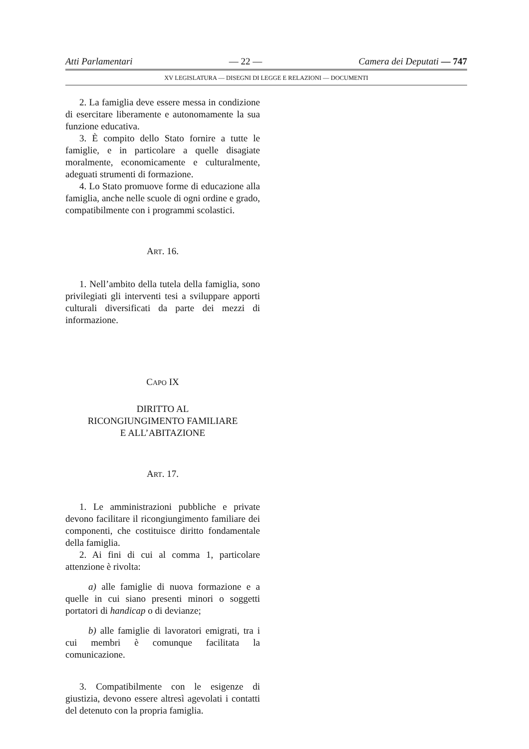Atti Parlamentari — 22 — Camera dei Deputati — 747
XV LEGISLATURA — DISEGNI DI LEGGE E RELAZIONI — DOCUMENTI
2. La famiglia deve essere messa in condizione di esercitare liberamente e autonomamente la sua funzione educativa.
3. È compito dello Stato fornire a tutte le famiglie, e in particolare a quelle disagiate moralmente, economicamente e culturalmente, adeguati strumenti di formazione.
4. Lo Stato promuove forme di educazione alla famiglia, anche nelle scuole di ogni ordine e grado, compatibilmente con i programmi scolastici.
ART. 16.
1. Nell’ambito della tutela della famiglia, sono privilegiati gli interventi tesi a sviluppare apporti culturali diversificati da parte dei mezzi di informazione.
CAPO IX
DIRITTO AL
RICONGIUNGIMENTO FAMILIARE
E ALL’ABITAZIONE
ART. 17.
1. Le amministrazioni pubbliche e private devono facilitare il ricongiungimento familiare dei componenti, che costituisce diritto fondamentale della famiglia.
2. Ai fini di cui al comma 1, particolare attenzione è rivolta:
a) alle famiglie di nuova formazione e a quelle in cui siano presenti minori o soggetti portatori di handicap o di devianze;
b) alle famiglie di lavoratori emigrati, tra i cui membri è comunque facilitata la comunicazione.
3. Compatibilmente con le esigenze di giustizia, devono essere altresì agevolati i contatti del detenuto con la propria famiglia.